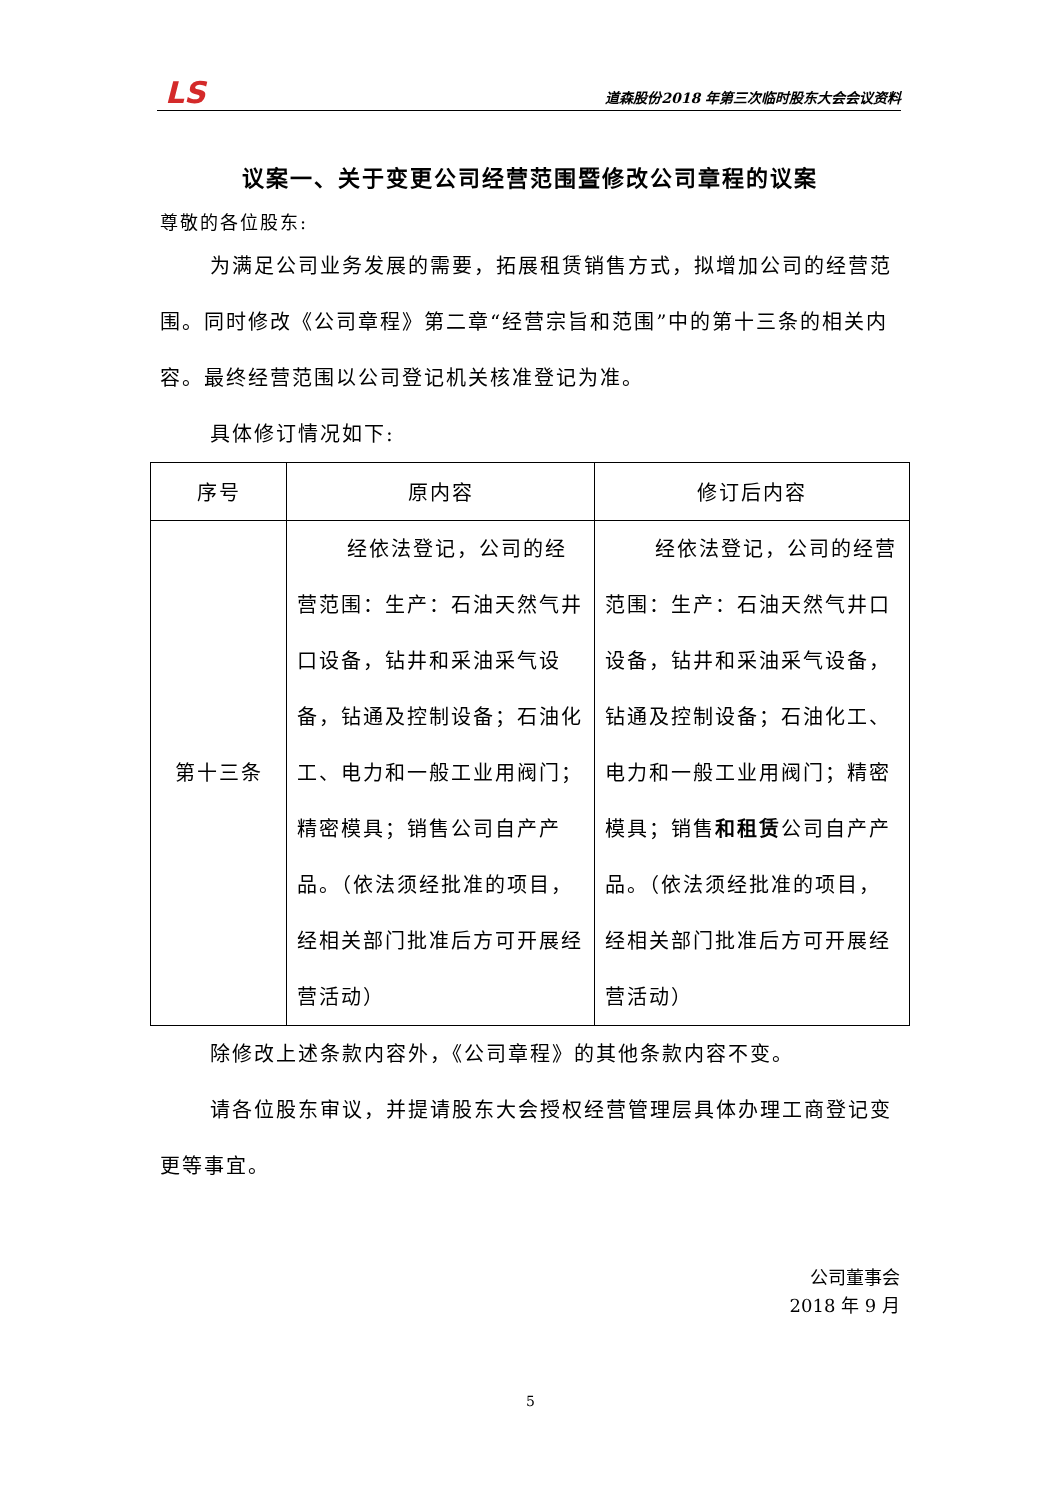LS 道森股份2018 年第三次临时股东大会会议资料
议案一、关于变更公司经营范围暨修改公司章程的议案
尊敬的各位股东:
为满足公司业务发展的需要，拓展租赁销售方式，拟增加公司的经营范围。同时修改《公司章程》第二章“经营宗旨和范围”中的第十三条的相关内容。最终经营范围以公司登记机关核准登记为准。
具体修订情况如下:
| 序号 | 原内容 | 修订后内容 |
| --- | --- | --- |
| 第十三条 | 经依法登记，公司的经营范围：生产：石油天然气井口设备，钻井和采油采气设备，钻通及控制设备；石油化工、电力和一般工业用阀门；精密模具；销售公司自产产品。（依法须经批准的项目，经相关部门批准后方可开展经营活动） | 经依法登记，公司的经营范围：生产：石油天然气井口设备，钻井和采油采气设备，钻通及控制设备；石油化工、电力和一般工业用阀门；精密模具；销售 和租赁 公司自产产品。（依法须经批准的项目，经相关部门批准后方可开展经营活动） |
除修改上述条款内容外，《公司章程》的其他条款内容不变。
请各位股东审议，并提请股东大会授权经营管理层具体办理工商登记变更等事宜。
公司董事会
2018 年 9 月
5